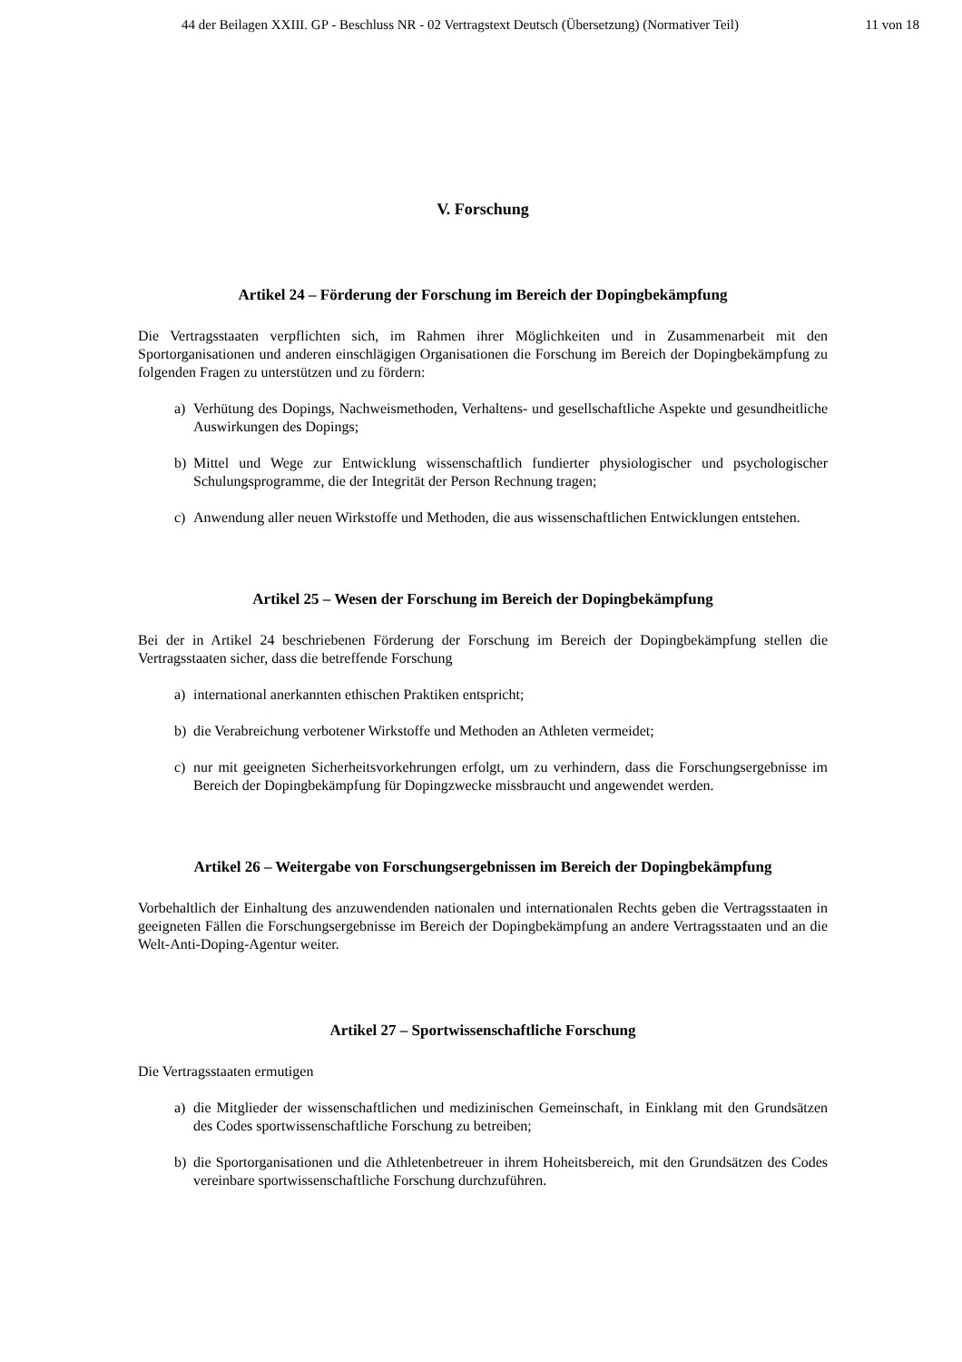44 der Beilagen XXIII. GP - Beschluss NR - 02 Vertragstext Deutsch (Übersetzung) (Normativer Teil) 11 von 18
V. Forschung
Artikel 24 – Förderung der Forschung im Bereich der Dopingbekämpfung
Die Vertragsstaaten verpflichten sich, im Rahmen ihrer Möglichkeiten und in Zusammenarbeit mit den Sportorganisationen und anderen einschlägigen Organisationen die Forschung im Bereich der Dopingbekämpfung zu folgenden Fragen zu unterstützen und zu fördern:
a) Verhütung des Dopings, Nachweismethoden, Verhaltens- und gesellschaftliche Aspekte und gesundheitliche Auswirkungen des Dopings;
b) Mittel und Wege zur Entwicklung wissenschaftlich fundierter physiologischer und psychologischer Schulungsprogramme, die der Integrität der Person Rechnung tragen;
c) Anwendung aller neuen Wirkstoffe und Methoden, die aus wissenschaftlichen Entwicklungen entstehen.
Artikel 25 – Wesen der Forschung im Bereich der Dopingbekämpfung
Bei der in Artikel 24 beschriebenen Förderung der Forschung im Bereich der Dopingbekämpfung stellen die Vertragsstaaten sicher, dass die betreffende Forschung
a) international anerkannten ethischen Praktiken entspricht;
b) die Verabreichung verbotener Wirkstoffe und Methoden an Athleten vermeidet;
c) nur mit geeigneten Sicherheitsvorkehrungen erfolgt, um zu verhindern, dass die Forschungsergebnisse im Bereich der Dopingbekämpfung für Dopingzwecke missbraucht und angewendet werden.
Artikel 26 – Weitergabe von Forschungsergebnissen im Bereich der Dopingbekämpfung
Vorbehaltlich der Einhaltung des anzuwendenden nationalen und internationalen Rechts geben die Vertragsstaaten in geeigneten Fällen die Forschungsergebnisse im Bereich der Dopingbekämpfung an andere Vertragsstaaten und an die Welt-Anti-Doping-Agentur weiter.
Artikel 27 – Sportwissenschaftliche Forschung
Die Vertragsstaaten ermutigen
a) die Mitglieder der wissenschaftlichen und medizinischen Gemeinschaft, in Einklang mit den Grundsätzen des Codes sportwissenschaftliche Forschung zu betreiben;
b) die Sportorganisationen und die Athletenbetreuer in ihrem Hoheitsbereich, mit den Grundsätzen des Codes vereinbare sportwissenschaftliche Forschung durchzuführen.